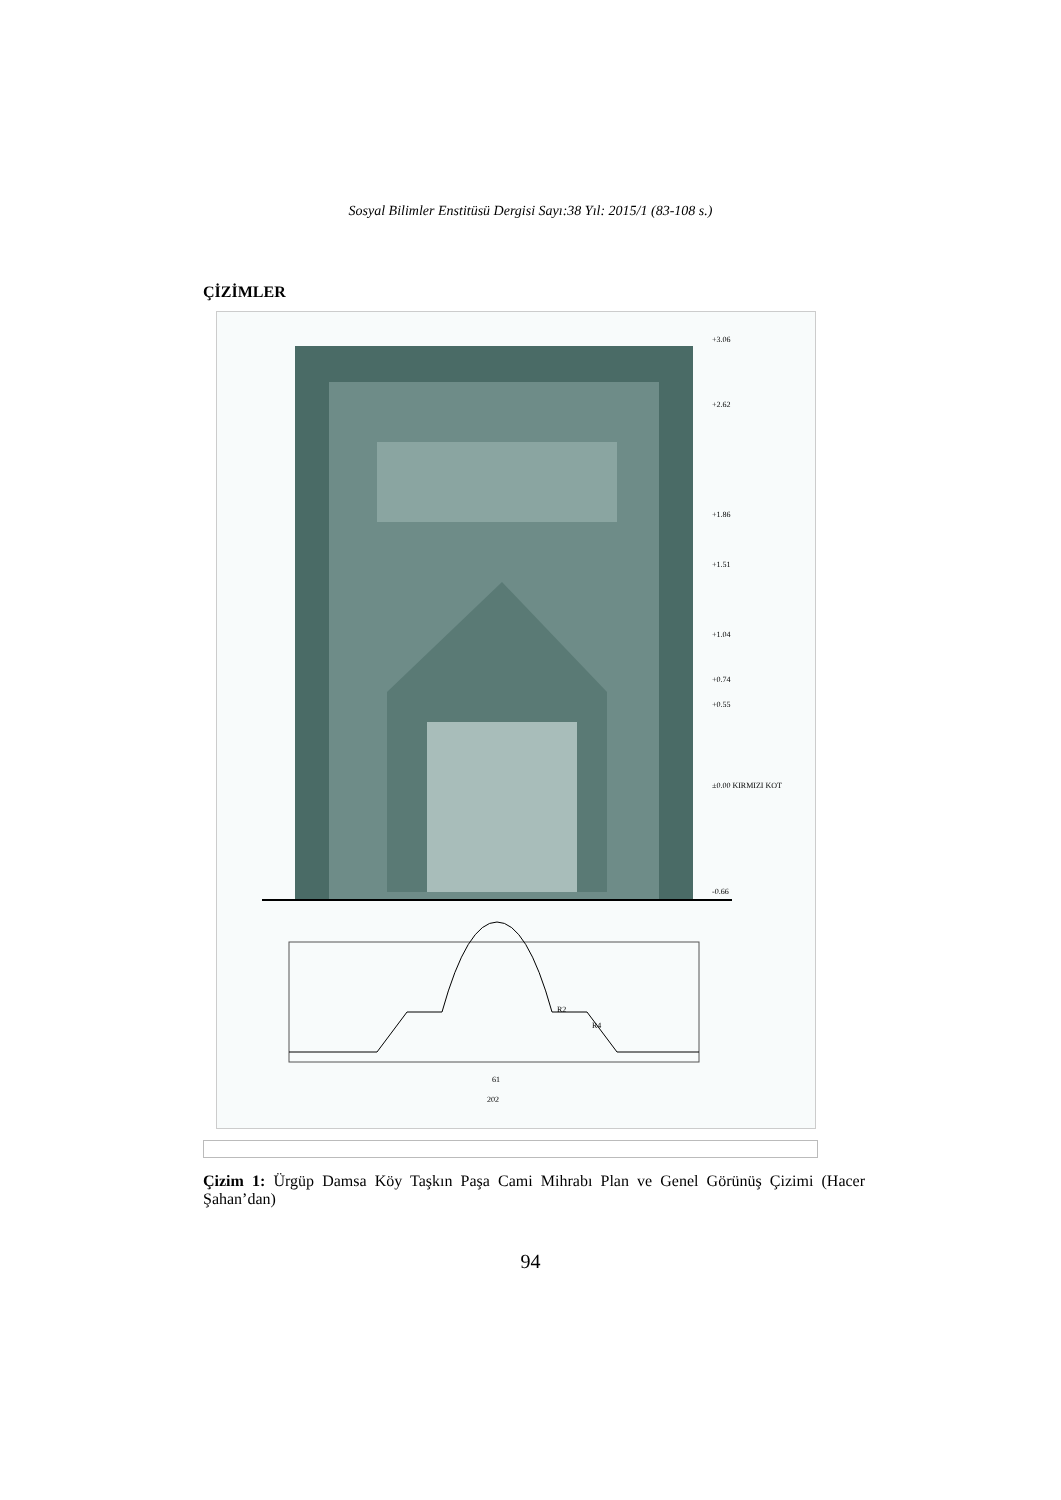Sosyal Bilimler Enstitüsü Dergisi Sayı:38 Yıl: 2015/1 (83-108 s.)
ÇİZİMLER
+3.06
+2.62
+1.86
+1.51
+1.04
+0.74
+0.55
±0.00 KIRMIZI KOT
-0.66
61
202
R2
R4
Çizim 1: Ürgüp Damsa Köy Taşkın Paşa Cami Mihrabı Plan ve Genel Görünüş Çizimi (Hacer Şahan’dan)
94